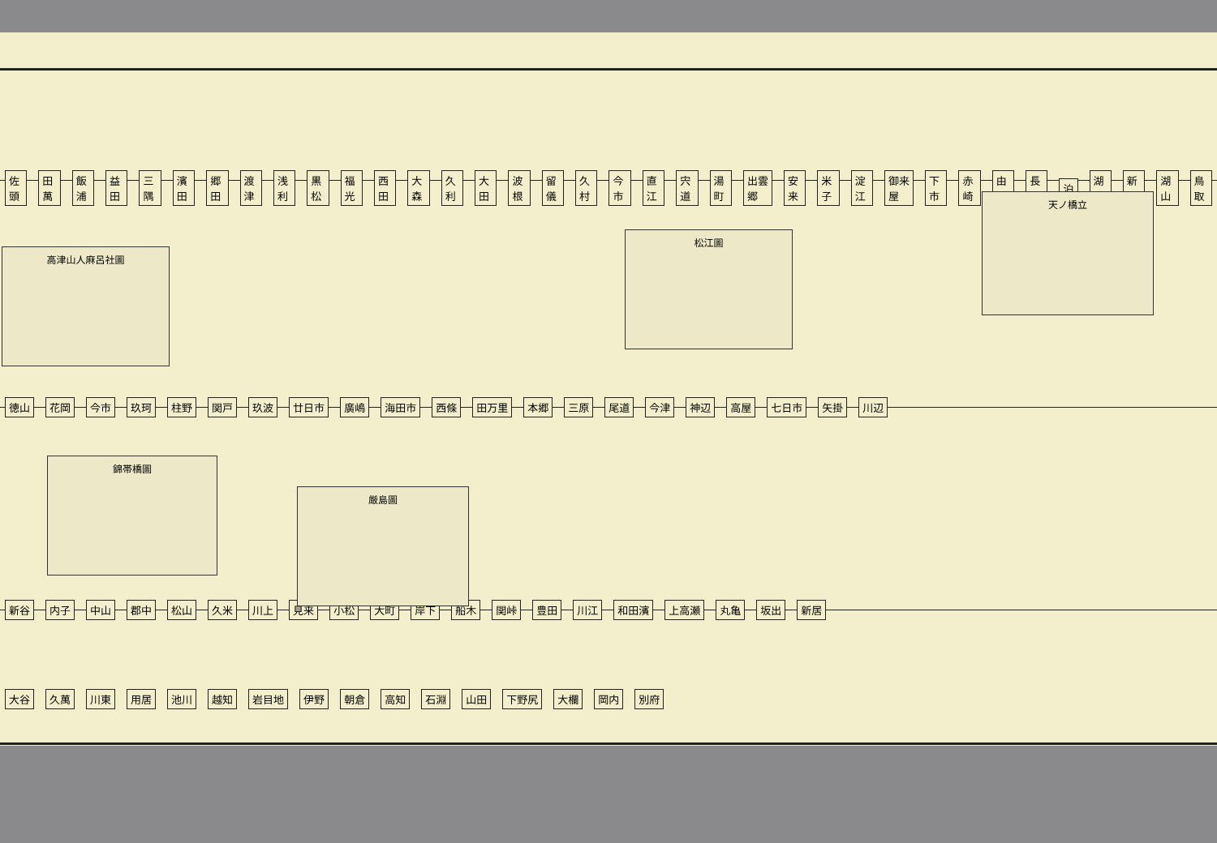佐頭 田萬 飯浦 益田 三隅 濱田 郷田 渡津 浅利 黒松 福光 西田 大森 久利 大田 波根 留儀 久村 今市 直江 宍道 湯町 出雲郷 安来 米子 淀江 御来屋 下市 赤崎 由良 長瀬 泊 湖津 新町 湖山 鳥取
徳山 花岡 今市 玖珂 柱野 関戸 玖波 廿日市 廣嶋 海田市 西條 田万里 本郷 三原 尾道 今津 神辺 高屋 七日市 矢掛 川辺
新谷 内子 中山 郡中 松山 久米 川上 見来 小松 大町 岸下 船木 関峠 豊田 川江 和田濱 上高瀬 丸亀 坂出 新居
大谷 久萬 川東 用居 池川 越知 岩目地 伊野 朝倉 高知 石淵 山田 下野尻 大欄 岡内 別府
高津山人麻呂社圖
松江圖
天ノ橋立
錦帯橋圖
厳島圖